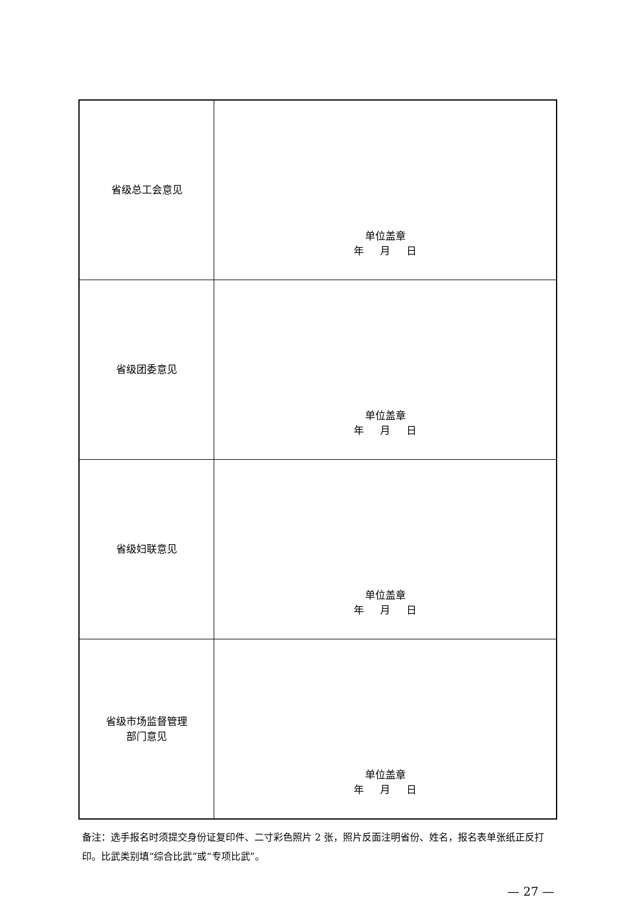| 省级总工会意见 | 单位盖章 年 月 日 |
| 省级团委意见 | 单位盖章 年 月 日 |
| 省级妇联意见 | 单位盖章 年 月 日 |
| 省级市场监督管理 部门意见 | 单位盖章 年 月 日 |
备注：选手报名时须提交身份证复印件、二寸彩色照片 2 张，照片反面注明省份、姓名，报名表单张纸正反打印。比武类别填“综合比武”或“专项比武”。
— 27 —